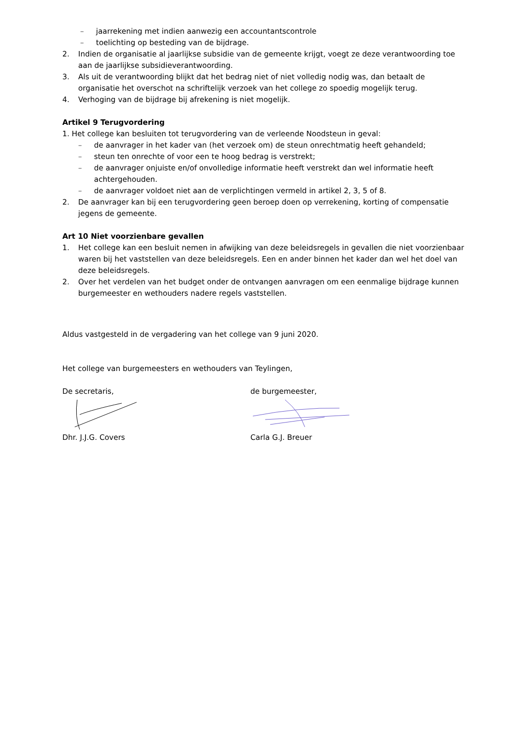– jaarrekening met indien aanwezig een accountantscontrole
– toelichting op besteding van de bijdrage.
2. Indien de organisatie al jaarlijkse subsidie van de gemeente krijgt, voegt ze deze verantwoording toe aan de jaarlijkse subsidieverantwoording.
3. Als uit de verantwoording blijkt dat het bedrag niet of niet volledig nodig was, dan betaalt de organisatie het overschot na schriftelijk verzoek van het college zo spoedig mogelijk terug.
4. Verhoging van de bijdrage bij afrekening is niet mogelijk.
Artikel 9 Terugvordering
1. Het college kan besluiten tot terugvordering van de verleende Noodsteun in geval:
– de aanvrager in het kader van (het verzoek om) de steun onrechtmatig heeft gehandeld;
– steun ten onrechte of voor een te hoog bedrag is verstrekt;
– de aanvrager onjuiste en/of onvolledige informatie heeft verstrekt dan wel informatie heeft achtergehouden.
– de aanvrager voldoet niet aan de verplichtingen vermeld in artikel 2, 3, 5 of 8.
2. De aanvrager kan bij een terugvordering geen beroep doen op verrekening, korting of compensatie jegens de gemeente.
Art 10 Niet voorzienbare gevallen
1. Het college kan een besluit nemen in afwijking van deze beleidsregels in gevallen die niet voorzienbaar waren bij het vaststellen van deze beleidsregels. Een en ander binnen het kader dan wel het doel van deze beleidsregels.
2. Over het verdelen van het budget onder de ontvangen aanvragen om een eenmalige bijdrage kunnen burgemeester en wethouders nadere regels vaststellen.
Aldus vastgesteld in de vergadering van het college van 9 juni 2020.
Het college van burgemeesters en wethouders van Teylingen,
De secretaris, de burgemeester,
Dhr. J.J.G. Covers Carla G.J. Breuer